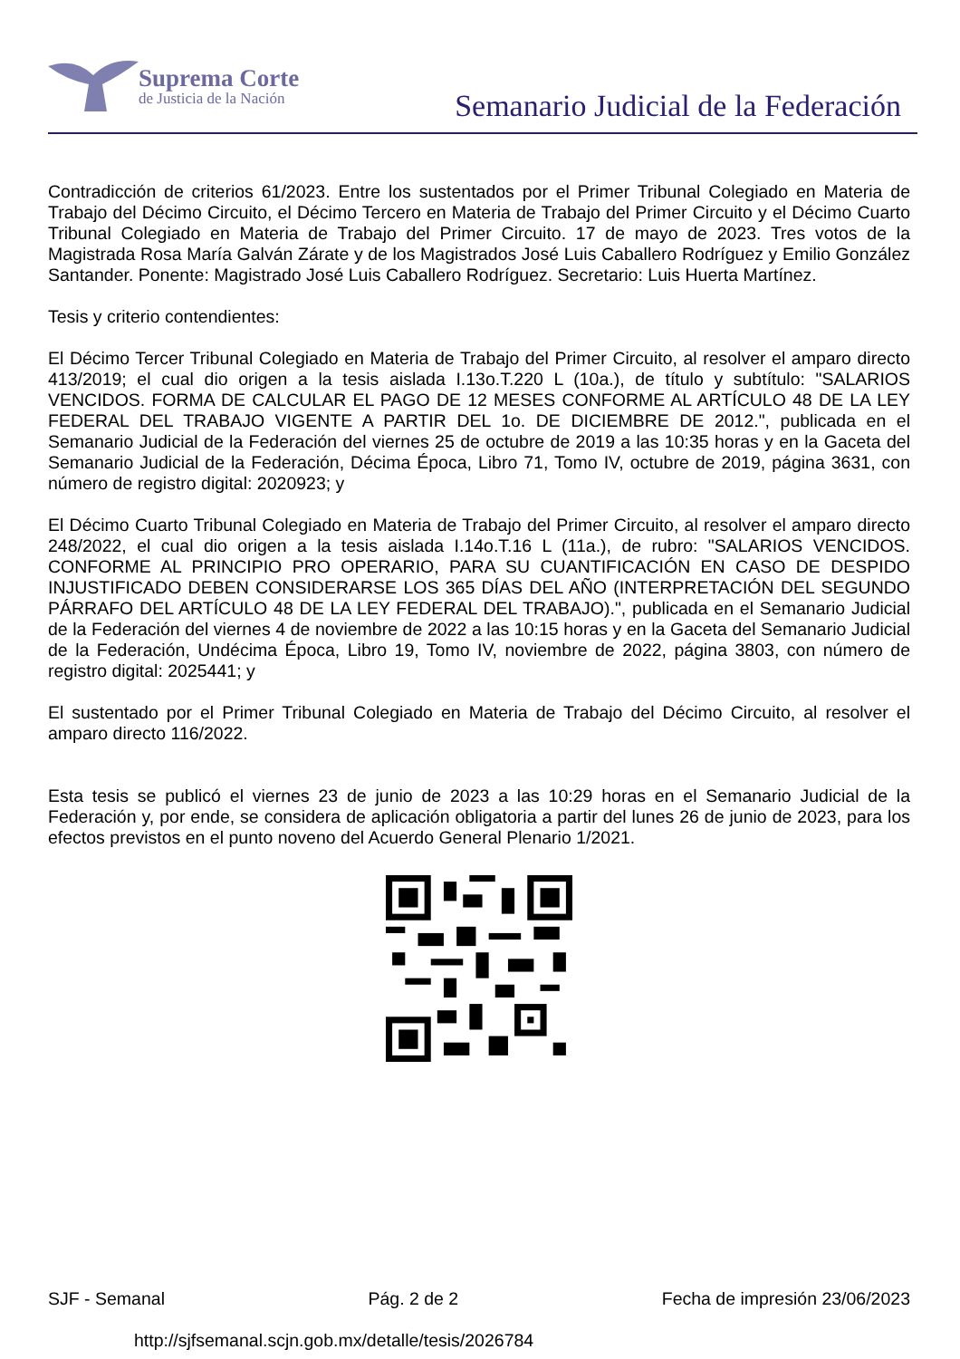Suprema Corte
de Justicia de la Nación
Semanario Judicial de la Federación
Contradicción de criterios 61/2023. Entre los sustentados por el Primer Tribunal Colegiado en Materia de Trabajo del Décimo Circuito, el Décimo Tercero en Materia de Trabajo del Primer Circuito y el Décimo Cuarto Tribunal Colegiado en Materia de Trabajo del Primer Circuito. 17 de mayo de 2023. Tres votos de la Magistrada Rosa María Galván Zárate y de los Magistrados José Luis Caballero Rodríguez y Emilio González Santander. Ponente: Magistrado José Luis Caballero Rodríguez. Secretario: Luis Huerta Martínez.
Tesis y criterio contendientes:
El Décimo Tercer Tribunal Colegiado en Materia de Trabajo del Primer Circuito, al resolver el amparo directo 413/2019; el cual dio origen a la tesis aislada I.13o.T.220 L (10a.), de título y subtítulo: "SALARIOS VENCIDOS. FORMA DE CALCULAR EL PAGO DE 12 MESES CONFORME AL ARTÍCULO 48 DE LA LEY FEDERAL DEL TRABAJO VIGENTE A PARTIR DEL 1o. DE DICIEMBRE DE 2012.", publicada en el Semanario Judicial de la Federación del viernes 25 de octubre de 2019 a las 10:35 horas y en la Gaceta del Semanario Judicial de la Federación, Décima Época, Libro 71, Tomo IV, octubre de 2019, página 3631, con número de registro digital: 2020923; y
El Décimo Cuarto Tribunal Colegiado en Materia de Trabajo del Primer Circuito, al resolver el amparo directo 248/2022, el cual dio origen a la tesis aislada I.14o.T.16 L (11a.), de rubro: "SALARIOS VENCIDOS. CONFORME AL PRINCIPIO PRO OPERARIO, PARA SU CUANTIFICACIÓN EN CASO DE DESPIDO INJUSTIFICADO DEBEN CONSIDERARSE LOS 365 DÍAS DEL AÑO (INTERPRETACIÓN DEL SEGUNDO PÁRRAFO DEL ARTÍCULO 48 DE LA LEY FEDERAL DEL TRABAJO).", publicada en el Semanario Judicial de la Federación del viernes 4 de noviembre de 2022 a las 10:15 horas y en la Gaceta del Semanario Judicial de la Federación, Undécima Época, Libro 19, Tomo IV, noviembre de 2022, página 3803, con número de registro digital: 2025441; y
El sustentado por el Primer Tribunal Colegiado en Materia de Trabajo del Décimo Circuito, al resolver el amparo directo 116/2022.
Esta tesis se publicó el viernes 23 de junio de 2023 a las 10:29 horas en el Semanario Judicial de la Federación y, por ende, se considera de aplicación obligatoria a partir del lunes 26 de junio de 2023, para los efectos previstos en el punto noveno del Acuerdo General Plenario 1/2021.
SJF - Semanal Pág. 2 de 2 Fecha de impresión 23/06/2023
http://sjfsemanal.scjn.gob.mx/detalle/tesis/2026784